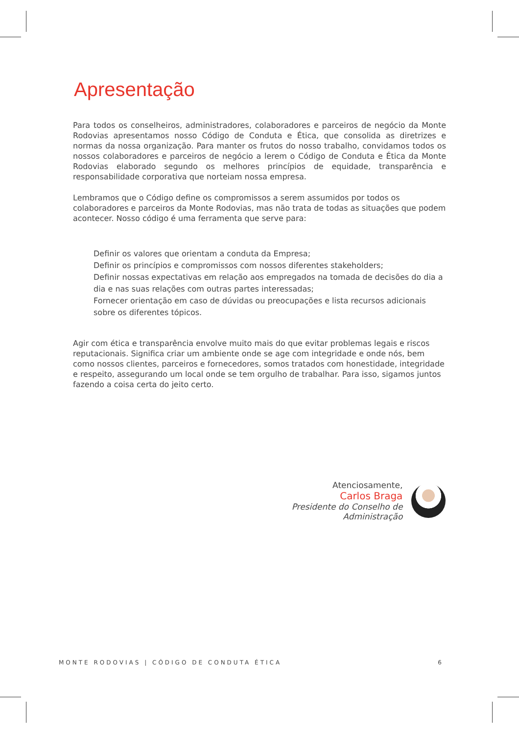Apresentação
Para todos os conselheiros, administradores, colaboradores e parceiros de negócio da Monte Rodovias apresentamos nosso Código de Conduta e Ética, que consolida as diretrizes e normas da nossa organização. Para manter os frutos do nosso trabalho, convidamos todos os nossos colaboradores e parceiros de negócio a lerem o Código de Conduta e Ética da Monte Rodovias elaborado segundo os melhores princípios de equidade, transparência e responsabilidade corporativa que norteiam nossa empresa.
Lembramos que o Código define os compromissos a serem assumidos por todos os colaboradores e parceiros da Monte Rodovias, mas não trata de todas as situações que podem acontecer. Nosso código é uma ferramenta que serve para:
Definir os valores que orientam a conduta da Empresa;
Definir os princípios e compromissos com nossos diferentes stakeholders;
Definir nossas expectativas em relação aos empregados na tomada de decisões do dia a dia e nas suas relações com outras partes interessadas;
Fornecer orientação em caso de dúvidas ou preocupações e lista recursos adicionais sobre os diferentes tópicos.
Agir com ética e transparência envolve muito mais do que evitar problemas legais e riscos reputacionais. Significa criar um ambiente onde se age com integridade e onde nós, bem como nossos clientes, parceiros e fornecedores, somos tratados com honestidade, integridade e respeito, assegurando um local onde se tem orgulho de trabalhar. Para isso, sigamos juntos fazendo a coisa certa do jeito certo.
Atenciosamente,
Carlos Braga
Presidente do Conselho de Administração
MONTE RODOVIAS | CÓDIGO DE CONDUTA ÉTICA 6